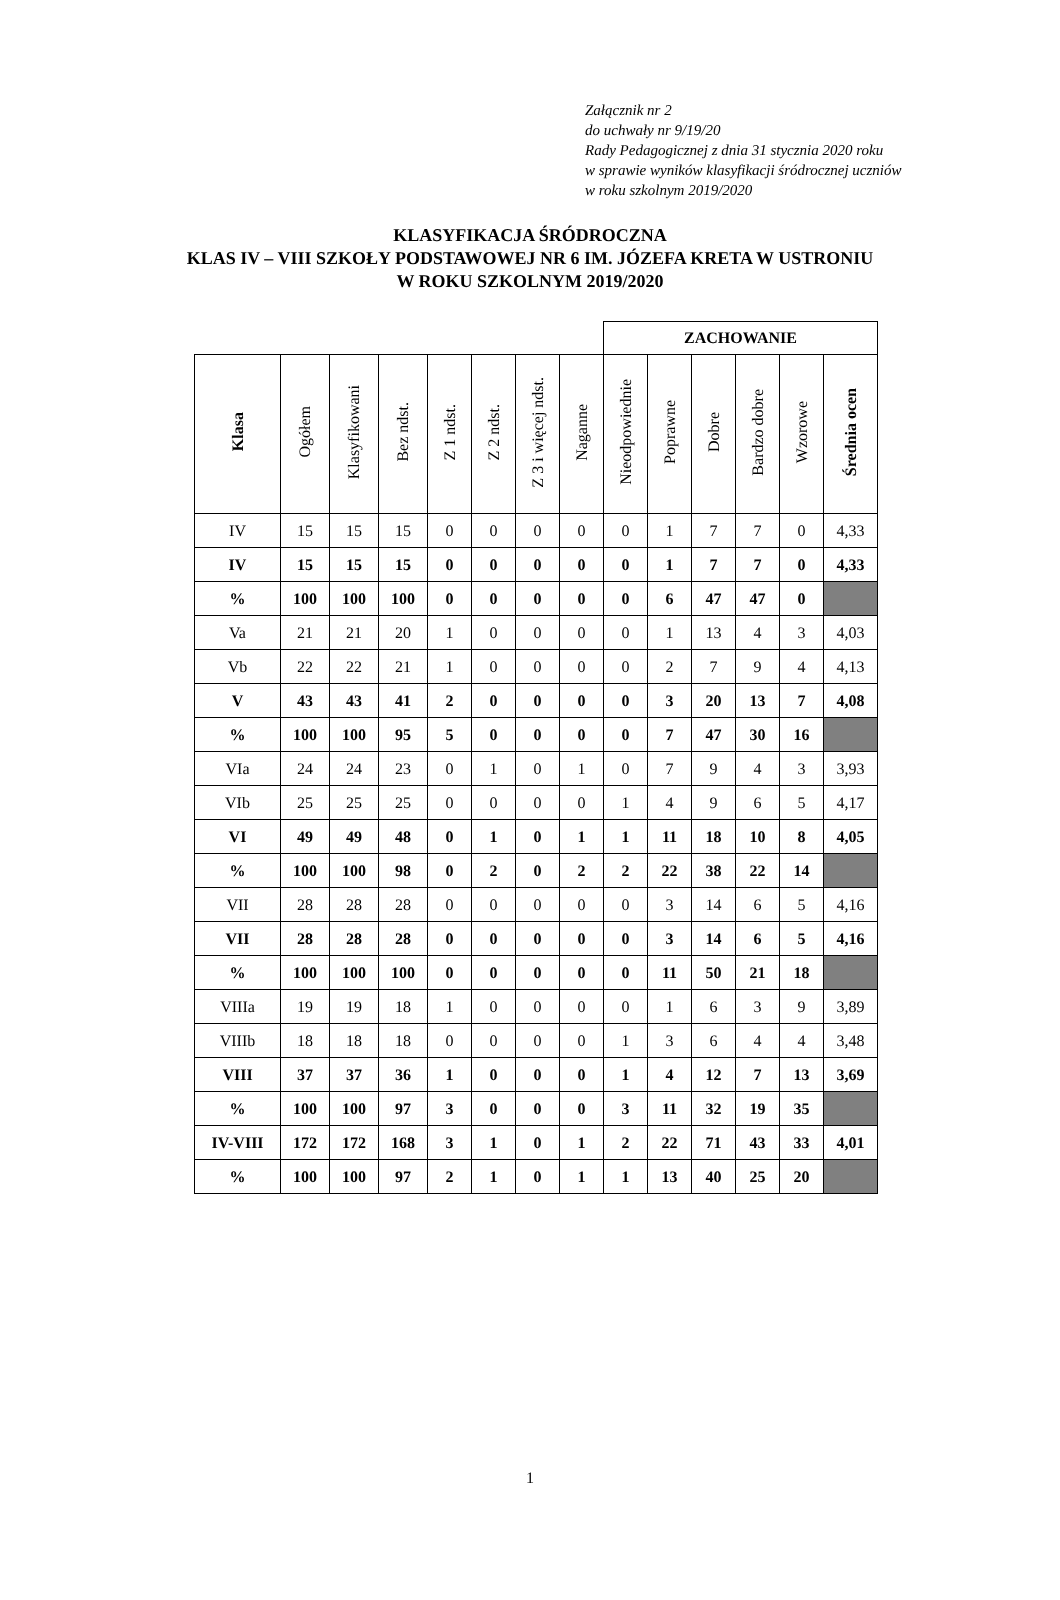Załącznik nr 2
do uchwały nr 9/19/20
Rady Pedagogicznej z dnia 31 stycznia 2020 roku
w sprawie wyników klasyfikacji śródrocznej uczniów
w roku szkolnym 2019/2020
KLASYFIKACJA ŚRÓDROCZNA
KLAS IV – VIII SZKOŁY PODSTAWOWEJ NR 6 IM. JÓZEFA KRETA W USTRONIU
W ROKU SZKOLNYM 2019/2020
| | | | | | | | | ZACHOWANIE | | | | | | |
| Klasa | Ogółem | Klasyfikowani | Bez ndst. | Z 1 ndst. | Z 2 ndst. | Z 3 i więcej ndst. | Naganne | Nieodpowiednie | Poprawne | Dobre | Bardzo dobre | Wzorowe | Średnia ocen | |
| IV | 15 | 15 | 15 | 0 | 0 | 0 | 0 | 0 | 1 | 7 | 7 | 0 | 4,33 | |
| IV | 15 | 15 | 15 | 0 | 0 | 0 | 0 | 0 | 1 | 7 | 7 | 0 | 4,33 | |
| % | 100 | 100 | 100 | 0 | 0 | 0 | 0 | 0 | 6 | 47 | 47 | 0 | | |
| Va | 21 | 21 | 20 | 1 | 0 | 0 | 0 | 0 | 1 | 13 | 4 | 3 | 4,03 | |
| Vb | 22 | 22 | 21 | 1 | 0 | 0 | 0 | 0 | 2 | 7 | 9 | 4 | 4,13 | |
| V | 43 | 43 | 41 | 2 | 0 | 0 | 0 | 0 | 3 | 20 | 13 | 7 | 4,08 | |
| % | 100 | 100 | 95 | 5 | 0 | 0 | 0 | 0 | 7 | 47 | 30 | 16 | | |
| VIa | 24 | 24 | 23 | 0 | 1 | 0 | 1 | 0 | 7 | 9 | 4 | 3 | 3,93 | |
| VIb | 25 | 25 | 25 | 0 | 0 | 0 | 0 | 1 | 4 | 9 | 6 | 5 | 4,17 | |
| VI | 49 | 49 | 48 | 0 | 1 | 0 | 1 | 1 | 11 | 18 | 10 | 8 | 4,05 | |
| % | 100 | 100 | 98 | 0 | 2 | 0 | 2 | 2 | 22 | 38 | 22 | 14 | | |
| VII | 28 | 28 | 28 | 0 | 0 | 0 | 0 | 0 | 3 | 14 | 6 | 5 | 4,16 | |
| VII | 28 | 28 | 28 | 0 | 0 | 0 | 0 | 0 | 3 | 14 | 6 | 5 | 4,16 | |
| % | 100 | 100 | 100 | 0 | 0 | 0 | 0 | 0 | 11 | 50 | 21 | 18 | | |
| VIIIa | 19 | 19 | 18 | 1 | 0 | 0 | 0 | 0 | 1 | 6 | 3 | 9 | 3,89 | |
| VIIIb | 18 | 18 | 18 | 0 | 0 | 0 | 0 | 1 | 3 | 6 | 4 | 4 | 3,48 | |
| VIII | 37 | 37 | 36 | 1 | 0 | 0 | 0 | 1 | 4 | 12 | 7 | 13 | 3,69 | |
| % | 100 | 100 | 97 | 3 | 0 | 0 | 0 | 3 | 11 | 32 | 19 | 35 | | |
| IV-VIII | 172 | 172 | 168 | 3 | 1 | 0 | 1 | 2 | 22 | 71 | 43 | 33 | 4,01 | |
| % | 100 | 100 | 97 | 2 | 1 | 0 | 1 | 1 | 13 | 40 | 25 | 20 | | |
1